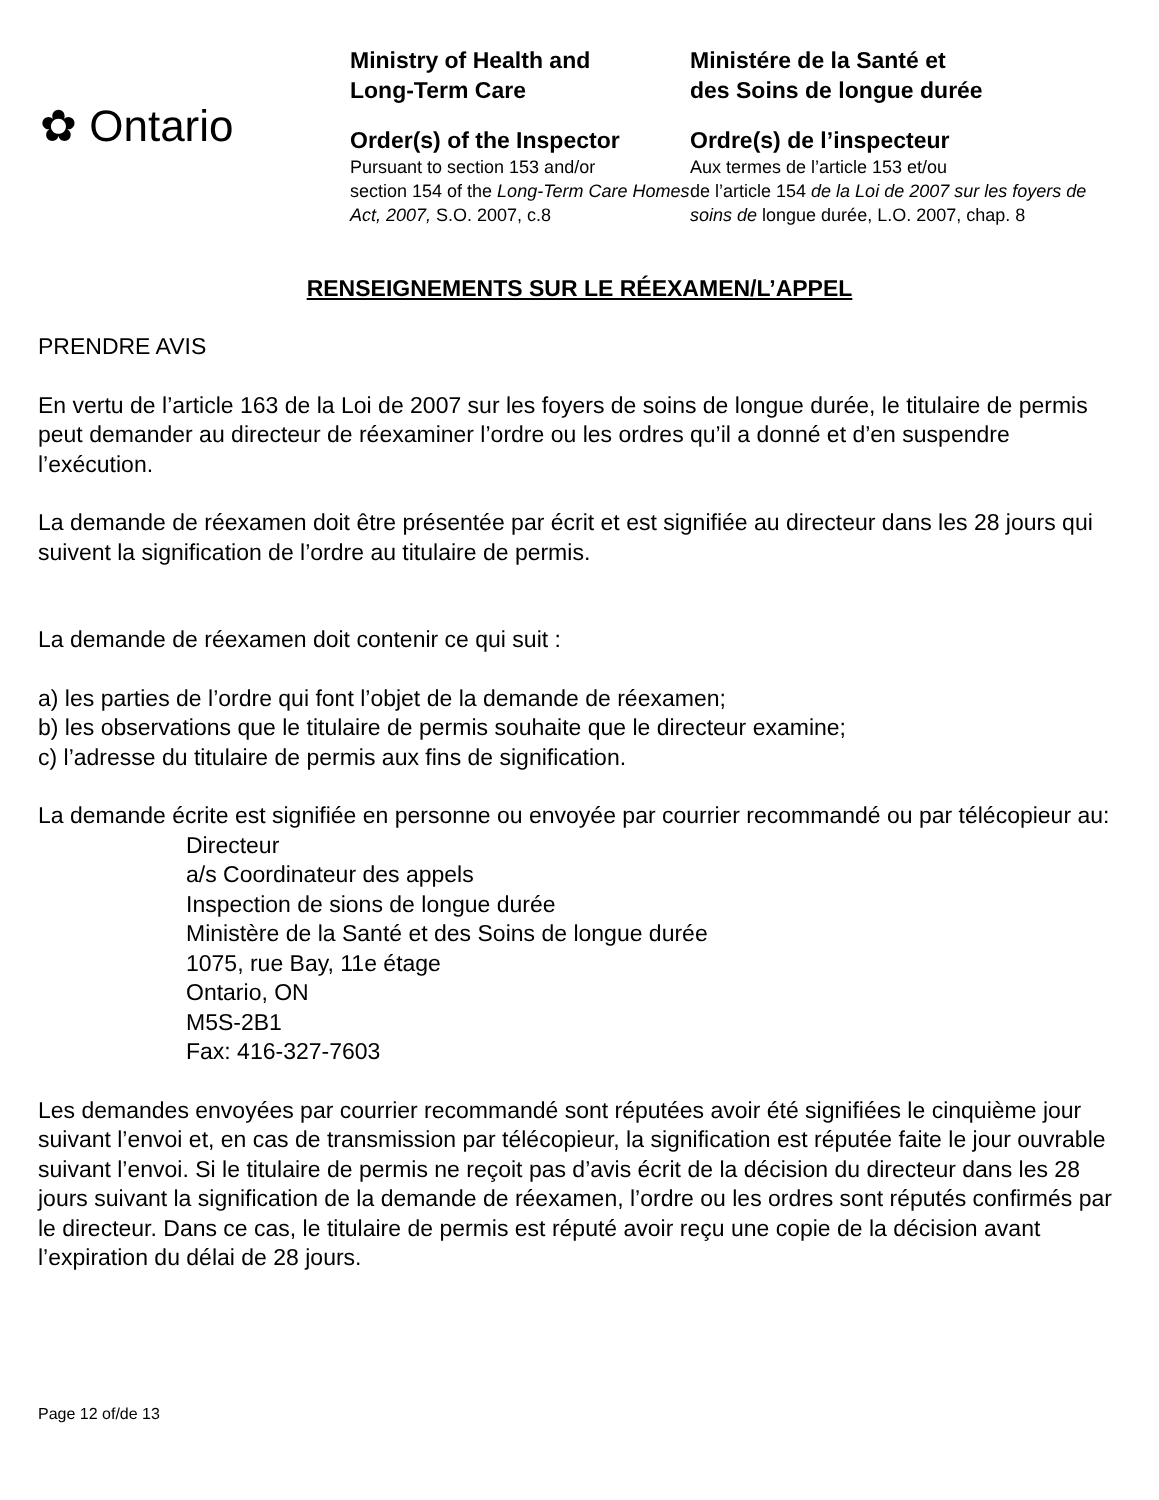✿ Ontario
Ministry of Health and
Long-Term Care
Order(s) of the Inspector
Pursuant to section 153 and/or
section 154 of the Long-Term Care Homes Act, 2007, S.O. 2007, c.8
Ministére de la Santé et
des Soins de longue durée
Ordre(s) de l’inspecteur
Aux termes de l’article 153 et/ou
de l’article 154 de la Loi de 2007 sur les foyers de soins de longue durée, L.O. 2007, chap. 8
RENSEIGNEMENTS SUR LE RÉEXAMEN/L’APPEL
PRENDRE AVIS
En vertu de l’article 163 de la Loi de 2007 sur les foyers de soins de longue durée, le titulaire de permis peut demander au directeur de réexaminer l’ordre ou les ordres qu’il a donné et d’en suspendre l’exécution.
La demande de réexamen doit être présentée par écrit et est signifiée au directeur dans les 28 jours qui suivent la signification de l’ordre au titulaire de permis.
La demande de réexamen doit contenir ce qui suit :
a) les parties de l’ordre qui font l’objet de la demande de réexamen;
b) les observations que le titulaire de permis souhaite que le directeur examine;
c) l’adresse du titulaire de permis aux fins de signification.
La demande écrite est signifiée en personne ou envoyée par courrier recommandé ou par télécopieur au:
Directeur
a/s Coordinateur des appels
Inspection de sions de longue durée
Ministère de la Santé et des Soins de longue durée
1075, rue Bay, 11e étage
Ontario, ON
M5S-2B1
Fax: 416-327-7603
Les demandes envoyées par courrier recommandé sont réputées avoir été signifiées le cinquième jour suivant l’envoi et, en cas de transmission par télécopieur, la signification est réputée faite le jour ouvrable suivant l’envoi. Si le titulaire de permis ne reçoit pas d’avis écrit de la décision du directeur dans les 28 jours suivant la signification de la demande de réexamen, l’ordre ou les ordres sont réputés confirmés par le directeur. Dans ce cas, le titulaire de permis est réputé avoir reçu une copie de la décision avant l’expiration du délai de 28 jours.
Page 12 of/de 13